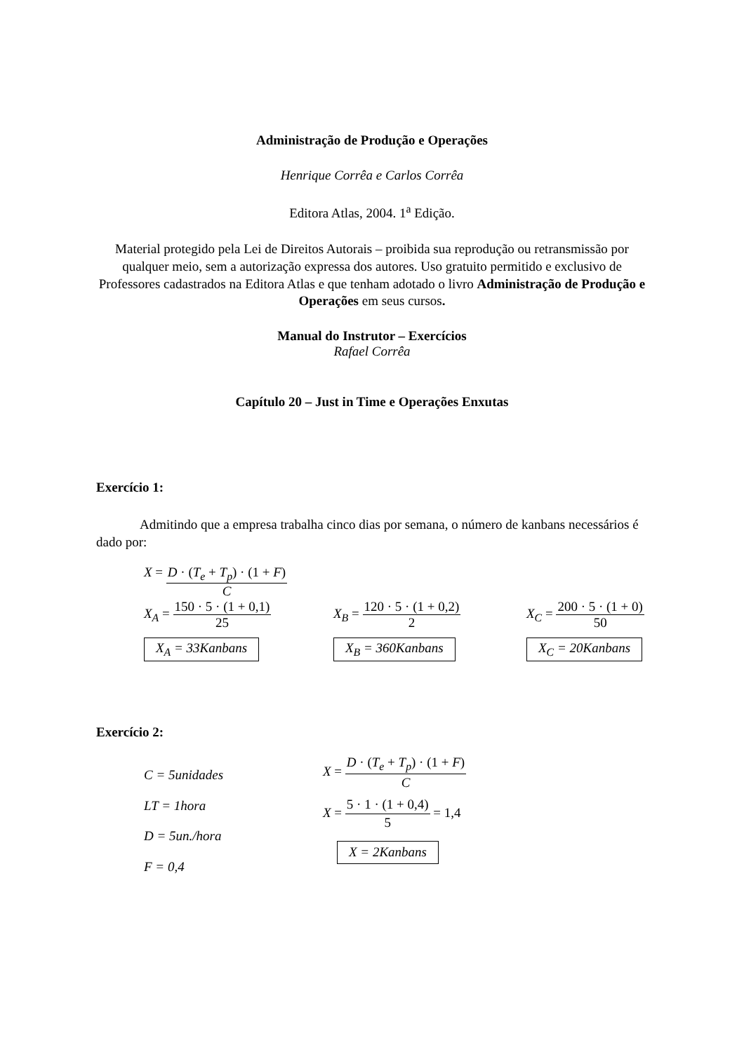Administração de Produção e Operações
Henrique Corrêa e Carlos Corrêa
Editora Atlas, 2004. 1<sup>a</sup> Edição.
Material protegido pela Lei de Direitos Autorais – proibida sua reprodução ou retransmissão por qualquer meio, sem a autorização expressa dos autores. Uso gratuito permitido e exclusivo de Professores cadastrados na Editora Atlas e que tenham adotado o livro Administração de Produção e Operações em seus cursos.
Manual do Instrutor – Exercícios
Rafael Corrêa
Capítulo 20 – Just in Time e Operações Enxutas
Exercício 1:
Admitindo que a empresa trabalha cinco dias por semana, o número de kanbans necessários é dado por:
X = D · (T<sub>e</sub> + T<sub>p</sub>) · (1 + F) C
X<sub>A</sub> = 150 · 5 · (1 + 0,1) 25
X<sub>B</sub> = 120 · 5 · (1 + 0,2) 2
X<sub>C</sub> = 200 · 5 · (1 + 0) 50
X<sub>A</sub> = 33Kanbans X<sub>B</sub> = 360Kanbans X<sub>C</sub> = 20Kanbans
Exercício 2:
C = 5unidades
LT = 1hora
D = 5un./hora
F = 0,4
X = D · (T<sub>e</sub> + T<sub>p</sub>) · (1 + F) C
X = 5 · 1 · (1 + 0,4) 5 = 1,4
X = 2Kanbans